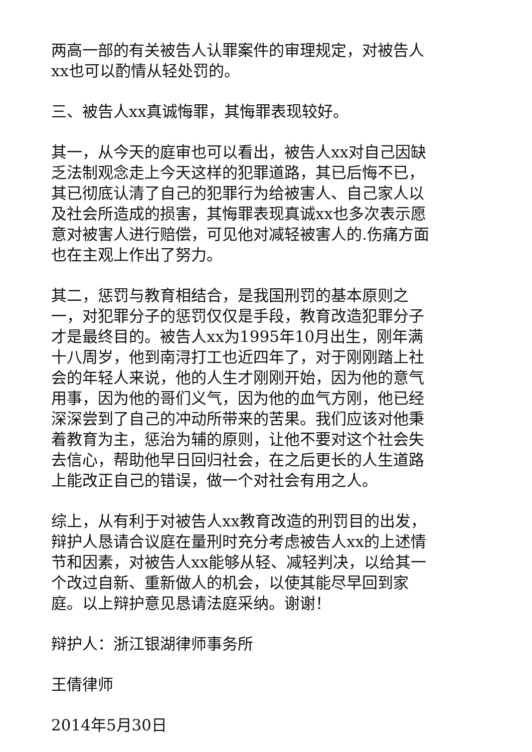两高一部的有关被告人认罪案件的审理规定，对被告人xx也可以酌情从轻处罚的。
三、被告人xx真诚悔罪，其悔罪表现较好。
其一，从今天的庭审也可以看出，被告人xx对自己因缺乏法制观念走上今天这样的犯罪道路，其已后悔不已，其已彻底认清了自己的犯罪行为给被害人、自己家人以及社会所造成的损害，其悔罪表现真诚xx也多次表示愿意对被害人进行赔偿，可见他对减轻被害人的.伤痛方面也在主观上作出了努力。
其二，惩罚与教育相结合，是我国刑罚的基本原则之一，对犯罪分子的惩罚仅仅是手段，教育改造犯罪分子才是最终目的。被告人xx为1995年10月出生，刚年满十八周岁，他到南浔打工也近四年了，对于刚刚踏上社会的年轻人来说，他的人生才刚刚开始，因为他的意气用事，因为他的哥们义气，因为他的血气方刚，他已经深深尝到了自己的冲动所带来的苦果。我们应该对他秉着教育为主，惩治为辅的原则，让他不要对这个社会失去信心，帮助他早日回归社会，在之后更长的人生道路上能改正自己的错误，做一个对社会有用之人。
综上，从有利于对被告人xx教育改造的刑罚目的出发，辩护人恳请合议庭在量刑时充分考虑被告人xx的上述情节和因素，对被告人xx能够从轻、减轻判决，以给其一个改过自新、重新做人的机会，以使其能尽早回到家庭。以上辩护意见恳请法庭采纳。谢谢！
辩护人：浙江银湖律师事务所
王倩律师
2014年5月30日